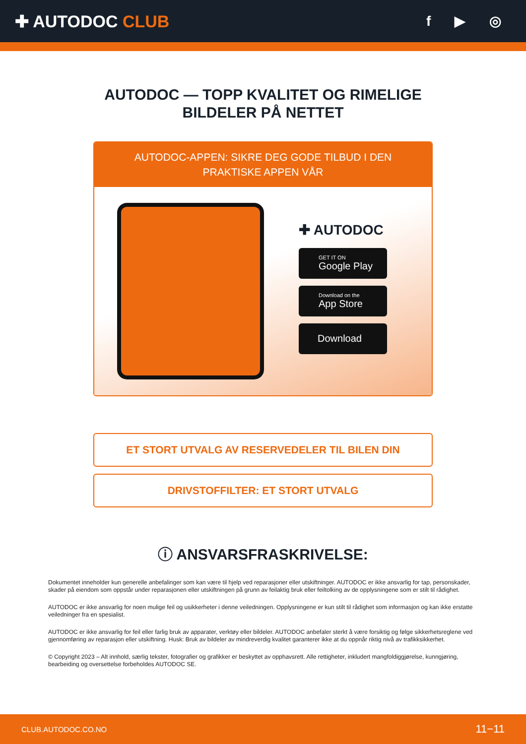✚ AUTODOC CLUB
f ▶ ◎
AUTODOC — TOPP KVALITET OG RIMELIGE BILDELER PÅ NETTET
AUTODOC-APPEN: SIKRE DEG GODE TILBUD I DEN PRAKTISKE APPEN VÅR
✚ AUTODOC
GET IT ON
Google Play
Download on the
App Store
Download
ET STORT UTVALG AV RESERVEDELER TIL BILEN DIN
DRIVSTOFFILTER: ET STORT UTVALG
ⓘ ANSVARSFRASKRIVELSE:
Dokumentet inneholder kun generelle anbefalinger som kan være til hjelp ved reparasjoner eller utskiftninger. AUTODOC er ikke ansvarlig for tap, personskader, skader på eiendom som oppstår under reparasjonen eller utskiftningen på grunn av feilaktig bruk eller feiltolking av de opplysningene som er stilt til rådighet.
AUTODOC er ikke ansvarlig for noen mulige feil og usikkerheter i denne veiledningen. Opplysningene er kun stilt til rådighet som informasjon og kan ikke erstatte veiledninger fra en spesialist.
AUTODOC er ikke ansvarlig for feil eller farlig bruk av apparater, verktøy eller bildeler. AUTODOC anbefaler sterkt å være forsiktig og følge sikkerhetsreglene ved gjennomføring av reparasjon eller utskiftning. Husk: Bruk av bildeler av mindreverdig kvalitet garanterer ikke at du oppnår riktig nivå av trafikksikkerhet.
© Copyright 2023 – Alt innhold, særlig tekster, fotografier og grafikker er beskyttet av opphavsrett. Alle rettigheter, inkludert mangfoldiggjørelse, kunngjøring, bearbeiding og oversettelse forbeholdes AUTODOC SE.
CLUB.AUTODOC.CO.NO 11−11